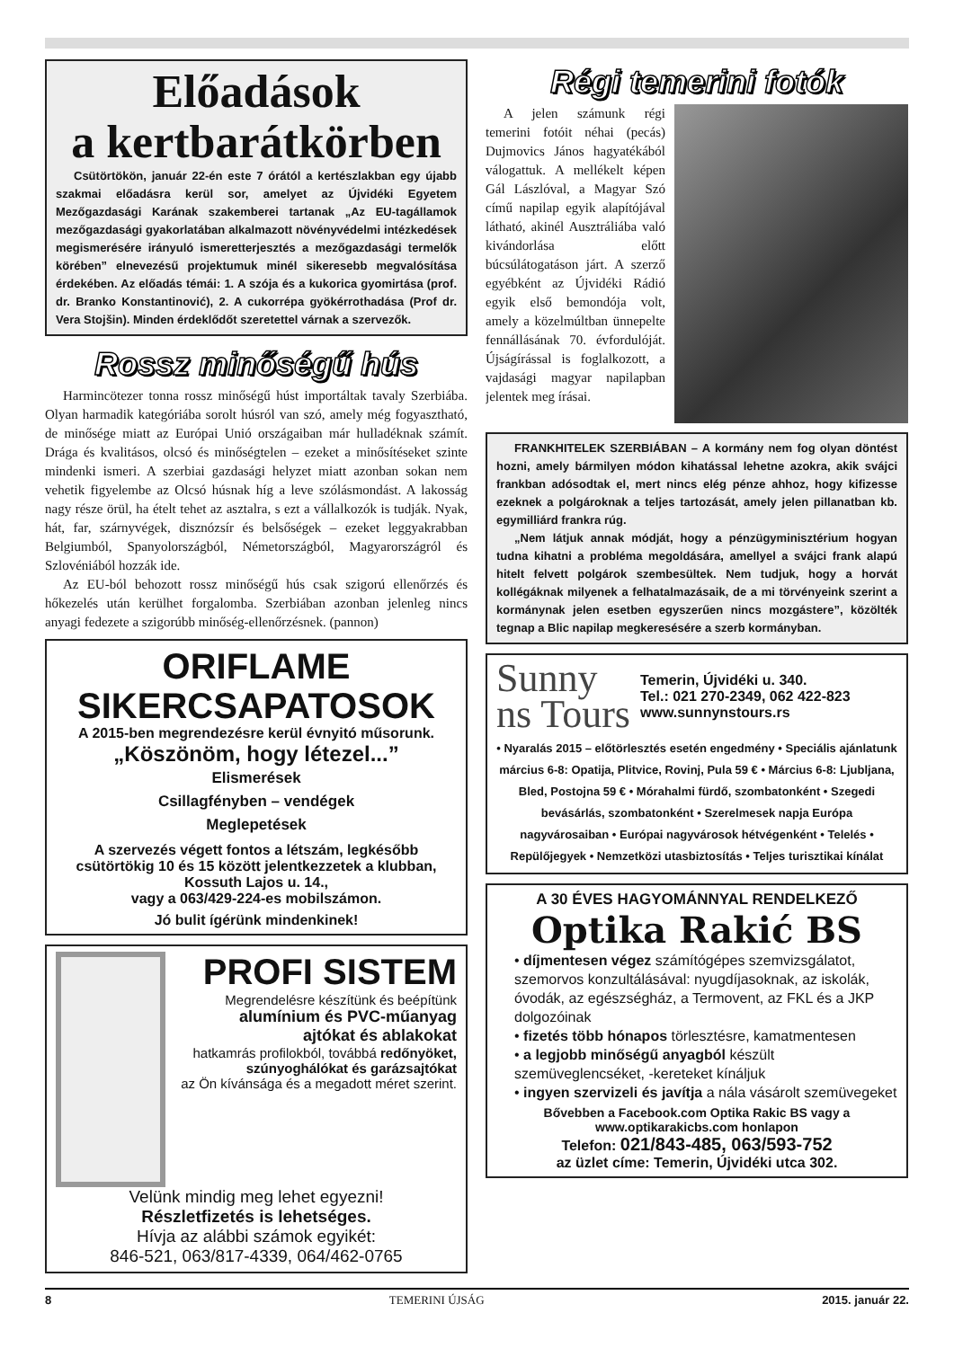Előadások
a kertbarátkörben
Csütörtökön, január 22-én este 7 órától a kertészlakban egy újabb szakmai előadásra kerül sor, amelyet az Újvidéki Egyetem Mezőgazdasági Karának szakemberei tartanak „Az EU-tagállamok mezőgazdasági gyakorlatában alkalmazott növényvédelmi intézkedések megismerésére irányuló ismeretterjesztés a mezőgazdasági termelők körében” elnevezésű projektumuk minél sikeresebb megvalósítása érdekében. Az előadás témái: 1. A szója és a kukorica gyomirtása (prof. dr. Branko Konstantinović), 2. A cukorrépa gyökérrothadása (Prof dr. Vera Stojšin). Minden érdeklődőt szeretettel várnak a szervezők.
Rossz minőségű hús
Harmincötezer tonna rossz minőségű húst importáltak tavaly Szerbiába. Olyan harmadik kategóriába sorolt húsról van szó, amely még fogyasztható, de minősége miatt az Európai Unió országaiban már hulladéknak számít. Drága és kvalitásos, olcsó és minőségtelen – ezeket a minősítéseket szinte mindenki ismeri. A szerbiai gazdasági helyzet miatt azonban sokan nem vehetik figyelembe az Olcsó húsnak híg a leve szólásmondást. A lakosság nagy része örül, ha ételt tehet az asztalra, s ezt a vállalkozók is tudják. Nyak, hát, far, szárnyvégek, disznózsír és belsőségek – ezeket leggyakrabban Belgiumból, Spanyolországból, Németországból, Magyarországról és Szlovéniából hozzák ide.
Az EU-ból behozott rossz minőségű hús csak szigorú ellenőrzés és hőkezelés után kerülhet forgalomba. Szerbiában azonban jelenleg nincs anyagi fedezete a szigorúbb minőség-ellenőrzésnek. (pannon)
ORIFLAME
SIKERCSAPATOSOK
A 2015-ben megrendezésre kerül évnyitó műsorunk.
„Köszönöm, hogy létezel...”
Elismerések
Csillagfényben – vendégek
Meglepetések
A szervezés végett fontos a létszám, legkésőbb csütörtökig 10 és 15 között jelentkezzetek a klubban, Kossuth Lajos u. 14.,
vagy a 063/429-224-es mobilszámon.
Jó bulit ígérünk mindenkinek!
PROFI SISTEM
Megrendelésre készítünk és beépítünk
alumínium és PVC-műanyag
ajtókat és ablakokat
hatkamrás profilokból, továbbá redőnyöket, szúnyoghálókat és garázsajtókat
az Ön kívánsága és a megadott méret szerint.
Velünk mindig meg lehet egyezni!
Részletfizetés is lehetséges.
Hívja az alábbi számok egyikét:
846-521, 063/817-4339, 064/462-0765
Régi temerini fotók
A jelen számunk régi temerini fotóit néhai (pecás) Dujmovics János hagyatékából válogattuk. A mellékelt képen Gál Lászlóval, a Magyar Szó című napilap egyik alapítójával látható, akinél Ausztráliába való kivándorlása előtt búcsúlátogatáson járt. A szerző egyébként az Újvidéki Rádió egyik első bemondója volt, amely a közelmúltban ünnepelte fennállásának 70. évfordulóját. Újságírással is foglalkozott, a vajdasági magyar napilapban jelentek meg írásai.
FRANKHITELEK SZERBIÁBAN – A kormány nem fog olyan döntést hozni, amely bármilyen módon kihatással lehetne azokra, akik svájci frankban adósodtak el, mert nincs elég pénze ahhoz, hogy kifizesse ezeknek a polgároknak a teljes tartozását, amely jelen pillanatban kb. egymilliárd frankra rúg.
„Nem látjuk annak módját, hogy a pénzügyminisztérium hogyan tudna kihatni a probléma megoldására, amellyel a svájci frank alapú hitelt felvett polgárok szembesültek. Nem tudjuk, hogy a horvát kollégáknak milyenek a felhatalmazásaik, de a mi törvényeink szerint a kormánynak jelen esetben egyszerűen nincs mozgástere”, közölték tegnap a Blic napilap megkeresésére a szerb kormányban.
Sunny
ns Tours
Temerin, Újvidéki u. 340.
Tel.: 021 270-2349, 062 422-823
www.sunnynstours.rs
• Nyaralás 2015 – előtörlesztés esetén engedmény • Speciális ajánlatunk március 6-8: Opatija, Plitvice, Rovinj, Pula 59 € • Március 6-8: Ljubljana, Bled, Postojna 59 € • Mórahalmi fürdő, szombatonként • Szegedi bevásárlás, szombatonként • Szerelmesek napja Európa nagyvárosaiban • Európai nagyvárosok hétvégenként • Telelés • Repülőjegyek • Nemzetközi utasbiztosítás • Teljes turisztikai kínálat
A 30 ÉVES HAGYOMÁNNYAL RENDELKEZŐ
Optika Rakić BS
• díjmentesen végez számítógépes szemvizsgálatot, szemorvos konzultálásával: nyugdíjasoknak, az iskolák, óvodák, az egészségház, a Termovent, az FKL és a JKP dolgozóinak
• fizetés több hónapos törlesztésre, kamatmentesen
• a legjobb minőségű anyagból készült szemüveglencséket, -kereteket kínáljuk
• ingyen szervizeli és javítja a nála vásárolt szemüvegeket
Bővebben a Facebook.com Optika Rakic BS vagy a
www.optikarakicbs.com honlapon
Telefon: 021/843-485, 063/593-752
az üzlet címe: Temerin, Újvidéki utca 302.
8 TEMERINI ÚJSÁG 2015. január 22.